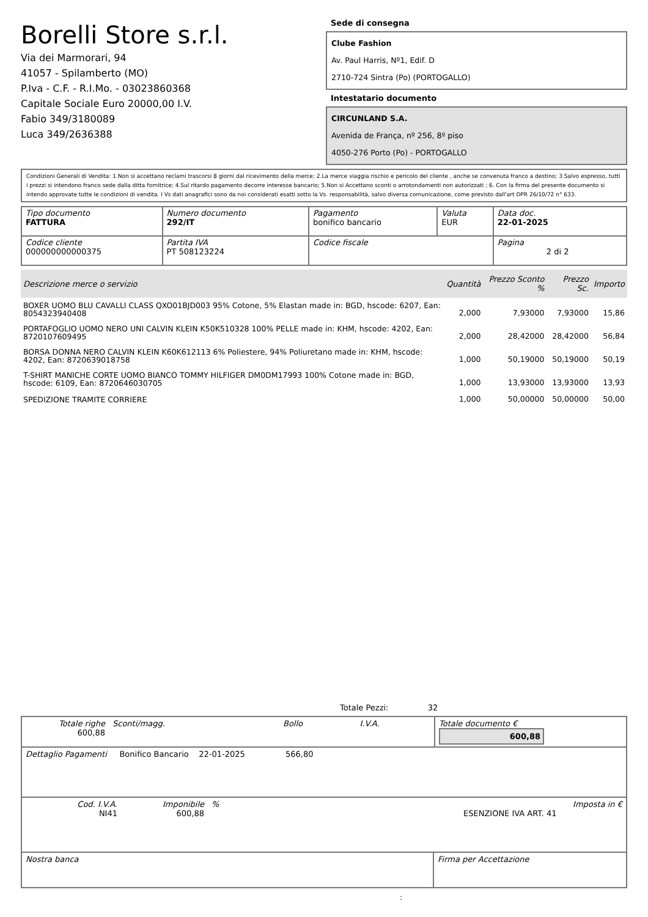Borelli Store s.r.l.
Via dei Marmorari, 94
41057 - Spilamberto (MO)
P.Iva - C.F. - R.I.Mo. - 03023860368
Capitale Sociale Euro 20000,00 I.V.
Fabio 349/3180089
Luca 349/2636388
Sede di consegna
Clube Fashion
Av. Paul Harris, Nº1, Edif. D
2710-724 Sintra (Po) (PORTOGALLO)
Intestatario documento
CIRCUNLAND S.A.
Avenida de França, nº 256, 8º piso
4050-276 Porto (Po) - PORTOGALLO
Condizioni Generali di Vendita: 1.Non si accettano reclami trascorsi 8 giorni dal ricevimento della merce; 2.La merce viaggia rischio e pericolo del cliente , anche se convenuta franco a destino; 3.Salvo espresso, tutti i prezzi si intendono franco sede dalla ditta fornitrice; 4.Sul ritardo pagamento decorre interesse bancario; 5.Non si Accettano sconti o arrotondamenti non autorizzati ; 6. Con la firma del presente documento si intendo approvate tutte le condizioni di vendita. I Vs dati anagrafici sono da noi considerati esatti sotto la Vs. responsabilità, salvo diversa comunicazione, come previsto dall'art DPR 26/10/72 n° 633.
| Tipo documento FATTURA | Numero documento 292/IT | Pagamento bonifico bancario | Valuta EUR | Data doc. 22-01-2025 |
| Codice cliente 000000000000375 | Partita IVA PT 508123224 | Codice fiscale | | Pagina 2 di 2 |
| Descrizione merce o servizio | Quantità | Prezzo Sconto % | Prezzo Sc. | Importo |
| --- | --- | --- | --- | --- |
| BOXER UOMO BLU CAVALLI CLASS QXO01BJD003 95% Cotone, 5% Elastan made in: BGD, hscode: 6207, Ean: 8054323940408 | 2,000 | 7,93000 | 7,93000 | 15,86 |
| PORTAFOGLIO UOMO NERO UNI CALVIN KLEIN K50K510328 100% PELLE made in: KHM, hscode: 4202, Ean: 8720107609495 | 2,000 | 28,42000 | 28,42000 | 56,84 |
| BORSA DONNA NERO CALVIN KLEIN K60K612113 6% Poliestere, 94% Poliuretano made in: KHM, hscode: 4202, Ean: 8720639018758 | 1,000 | 50,19000 | 50,19000 | 50,19 |
| T-SHIRT MANICHE CORTE UOMO BIANCO TOMMY HILFIGER DM0DM17993 100% Cotone made in: BGD, hscode: 6109, Ean: 8720646030705 | 1,000 | 13,93000 | 13,93000 | 13,93 |
| SPEDIZIONE TRAMITE CORRIERE | 1,000 | 50,00000 | 50,00000 | 50,00 |
Totale Pezzi: 32
| Totale righe 600,88 | Sconti/magg. | Bollo | I.V.A. | Totale documento € 600,88 |
| Dettaglio Pagamenti Bonifico Bancario 22-01-2025 566,80 |
| Cod. I.V.A. NI41 | Imponibile 600,88 | % | ESENZIONE IVA ART. 41 | Imposta in € |
| Nostra banca | Firma per Accettazione |
: